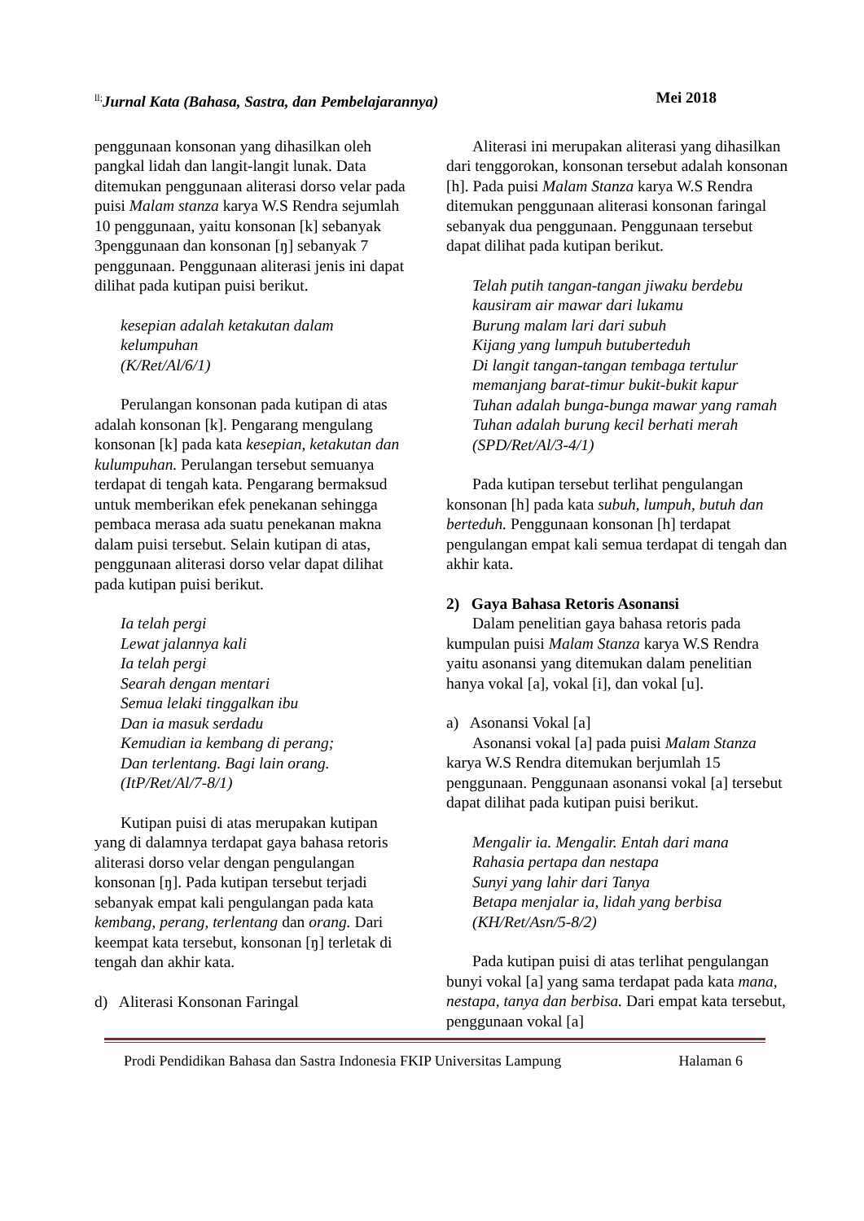<sup>ll;</sup>Jurnal Kata (Bahasa, Sastra, dan Pembelajarannya) Mei 2018
penggunaan konsonan yang dihasilkan oleh pangkal lidah dan langit-langit lunak. Data ditemukan penggunaan aliterasi dorso velar pada puisi Malam stanza karya W.S Rendra sejumlah 10 penggunaan, yaitu konsonan [k] sebanyak 3penggunaan dan konsonan [ŋ] sebanyak 7 penggunaan. Penggunaan aliterasi jenis ini dapat dilihat pada kutipan puisi berikut.
kesepian adalah ketakutan dalam kelumpuhan
(K/Ret/Al/6/1)
Perulangan konsonan pada kutipan di atas adalah konsonan [k]. Pengarang mengulang konsonan [k] pada kata kesepian, ketakutan dan kulumpuhan. Perulangan tersebut semuanya terdapat di tengah kata. Pengarang bermaksud untuk memberikan efek penekanan sehingga pembaca merasa ada suatu penekanan makna dalam puisi tersebut. Selain kutipan di atas, penggunaan aliterasi dorso velar dapat dilihat pada kutipan puisi berikut.
Ia telah pergi
Lewat jalannya kali
Ia telah pergi
Searah dengan mentari
Semua lelaki tinggalkan ibu
Dan ia masuk serdadu
Kemudian ia kembang di perang;
Dan terlentang. Bagi lain orang.
(ItP/Ret/Al/7-8/1)
Kutipan puisi di atas merupakan kutipan yang di dalamnya terdapat gaya bahasa retoris aliterasi dorso velar dengan pengulangan konsonan [ŋ]. Pada kutipan tersebut terjadi sebanyak empat kali pengulangan pada kata kembang, perang, terlentang dan orang. Dari keempat kata tersebut, konsonan [ŋ] terletak di tengah dan akhir kata.
d) Aliterasi Konsonan Faringal
Aliterasi ini merupakan aliterasi yang dihasilkan dari tenggorokan, konsonan tersebut adalah konsonan [h]. Pada puisi Malam Stanza karya W.S Rendra ditemukan penggunaan aliterasi konsonan faringal sebanyak dua penggunaan. Penggunaan tersebut dapat dilihat pada kutipan berikut.
Telah putih tangan-tangan jiwaku berdebu
kausiram air mawar dari lukamu
Burung malam lari dari subuh
Kijang yang lumpuh butuberteduh
Di langit tangan-tangan tembaga tertulur
memanjang barat-timur bukit-bukit kapur
Tuhan adalah bunga-bunga mawar yang ramah
Tuhan adalah burung kecil berhati merah
(SPD/Ret/Al/3-4/1)
Pada kutipan tersebut terlihat pengulangan konsonan [h] pada kata subuh, lumpuh, butuh dan berteduh. Penggunaan konsonan [h] terdapat pengulangan empat kali semua terdapat di tengah dan akhir kata.
2) Gaya Bahasa Retoris Asonansi
Dalam penelitian gaya bahasa retoris pada kumpulan puisi Malam Stanza karya W.S Rendra yaitu asonansi yang ditemukan dalam penelitian hanya vokal [a], vokal [i], dan vokal [u].
a) Asonansi Vokal [a]
Asonansi vokal [a] pada puisi Malam Stanza karya W.S Rendra ditemukan berjumlah 15 penggunaan. Penggunaan asonansi vokal [a] tersebut dapat dilihat pada kutipan puisi berikut.
Mengalir ia. Mengalir. Entah dari mana
Rahasia pertapa dan nestapa
Sunyi yang lahir dari Tanya
Betapa menjalar ia, lidah yang berbisa
(KH/Ret/Asn/5-8/2)
Pada kutipan puisi di atas terlihat pengulangan bunyi vokal [a] yang sama terdapat pada kata mana, nestapa, tanya dan berbisa. Dari empat kata tersebut, penggunaan vokal [a]
Prodi Pendidikan Bahasa dan Sastra Indonesia FKIP Universitas Lampung Halaman 6